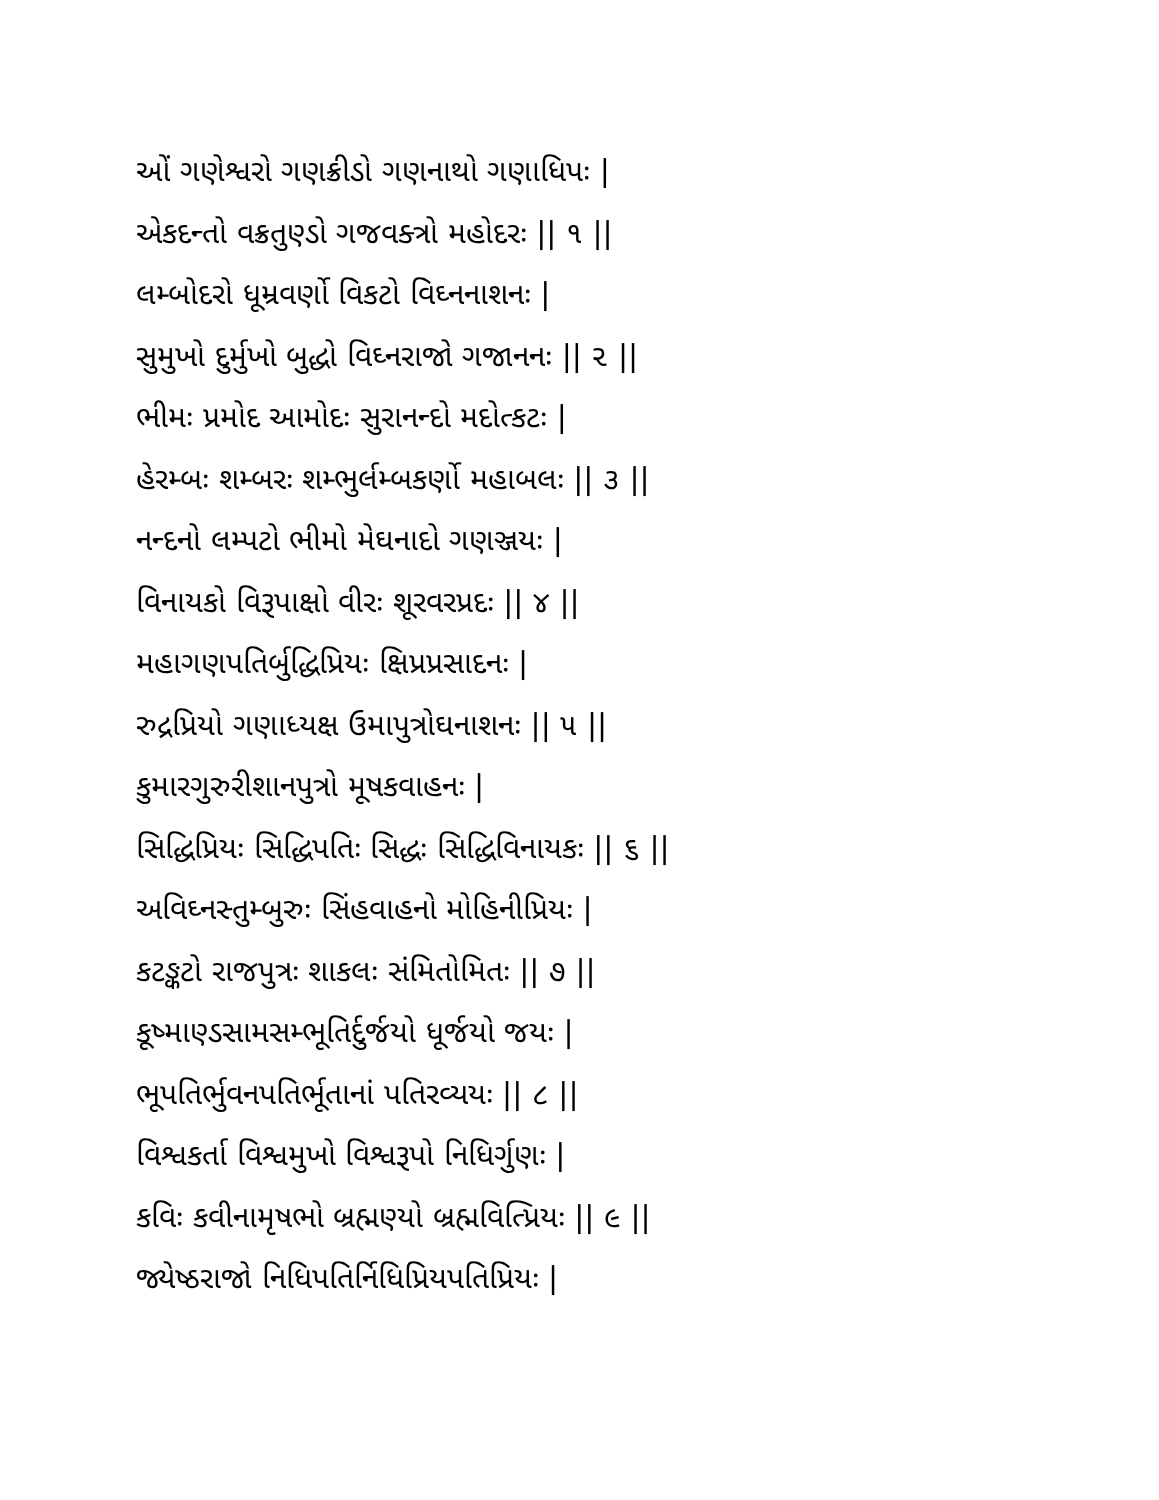ઓં ગણેશ્વરો ગણક્રીડો ગણનાથો ગણાધિપઃ |
એકદન્તો વક્રતુણ્ડો ગજવક્ત્રો મહોદરઃ || ૧ ||
લમ્બોદરો ધૂમ્રવર્ણો વિકટો વિઘ્નનાશનઃ |
સુમુખો દુર્મુખો બુદ્ધો વિઘ્નરાજો ગજાનનઃ || ૨ ||
ભીમઃ પ્રમોદ આમોદઃ સુરાનન્દો મદોત્કટઃ |
હેરમ્બઃ શમ્બરઃ શમ્ભુર્લમ્બકર્ણો મહાબલઃ || ૩ ||
નન્દનો લમ્પટો ભીમો મેઘનાદો ગણઞ્જયઃ |
વિનાયકો વિરૂપાક્ષો વીરઃ શૂરવરપ્રદઃ || ૪ ||
મહાગણપતિર્બુદ્ધિપ્રિયઃ ક્ષિપ્રપ્રસાદનઃ |
રુદ્રપ્રિયો ગણાધ્યક્ષ ઉમાપુત્રોઘનાશનઃ || ૫ ||
કુમારગુરુરીશાનપુત્રો મૂષકવાહનઃ |
સિદ્ધિપ્રિયઃ સિદ્ધિપતિઃ સિદ્ધઃ સિદ્ધિવિનાયકઃ || ૬ ||
અવિઘ્નસ્તુમ્બુરુઃ સિંહવાહનો મોહિનીપ્રિયઃ |
કટઙ્કટો રાજપુત્રઃ શાકલઃ સંમિતોમિતઃ || ૭ ||
કૂષ્માણ્ડસામસમ્ભૂતિર્દુર્જયો ધૂર્જયો જયઃ |
ભૂપતિર્ભુવનપતિર્ભૂતાનાં પતિરવ્યયઃ || ૮ ||
વિશ્વકર્તા વિશ્વમુખો વિશ્વરૂપો નિધિર્ગુણઃ |
કવિઃ કવીનામૃષભો બ્રહ્મણ્યો બ્રહ્મવિત્પ્રિયઃ || ૯ ||
જ્યેષ્ઠરાજો નિધિપતિર્નિધિપ્રિયપતિપ્રિયઃ |